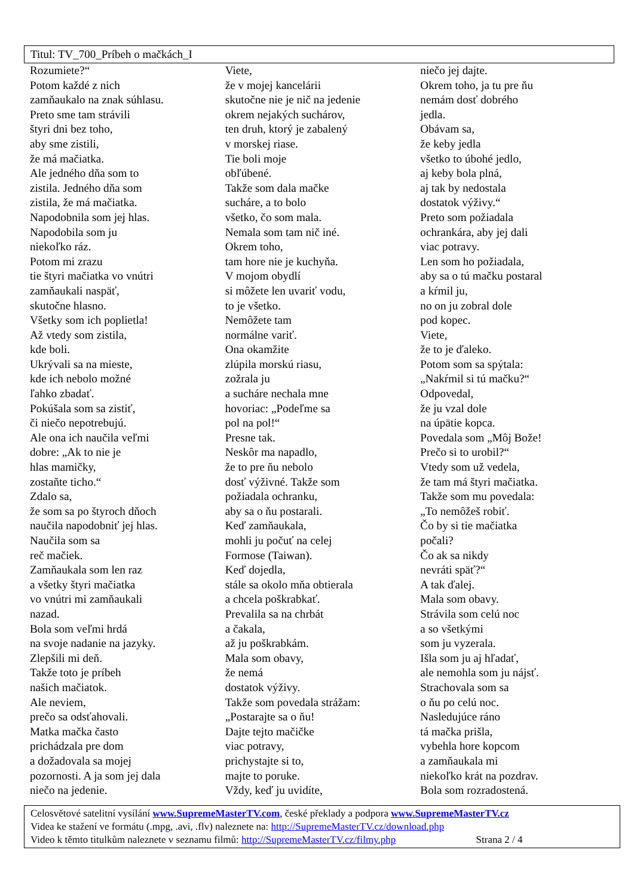Titul: TV_700_Príbeh o mačkách_I
Rozumiete?“
Potom každé z nich
zamňaukalo na znak súhlasu.
Preto sme tam strávili
štyri dni bez toho,
aby sme zistili,
že má mačiatka.
Ale jedného dňa som to
zistila. Jedného dňa som
zistila, že má mačiatka.
Napodobnila som jej hlas.
Napodobila som ju
niekoľko ráz.
Potom mi zrazu
tie štyri mačiatka vo vnútri
zamňaukali naspäť,
skutočne hlasno.
Všetky som ich poplietla!
Až vtedy som zistila,
kde boli.
Ukrývali sa na mieste,
kde ich nebolo možné
ľahko zbadať.
Pokúšala som sa zistiť,
či niečo nepotrebujú.
Ale ona ich naučila veľmi
dobre: „Ak to nie je
hlas mamičky,
zostaňte ticho.“
Zdalo sa,
že som sa po štyroch dňoch
naučila napodobniť jej hlas.
Naučila som sa
reč mačiek.
Zamňaukala som len raz
a všetky štyri mačiatka
vo vnútri mi zamňaukali
nazad.
Bola som veľmi hrdá
na svoje nadanie na jazyky.
Zlepšili mi deň.
Takže toto je príbeh
našich mačiatok.
Ale neviem,
prečo sa odsťahovali.
Matka mačka často
prichádzala pre dom
a dožadovala sa mojej
pozornosti. A ja som jej dala
niečo na jedenie.
Viete,
že v mojej kancelárii
skutočne nie je nič na jedenie
okrem nejakých suchárov,
ten druh, ktorý je zabalený
v morskej riase.
Tie boli moje
obľúbené.
Takže som dala mačke
sucháre, a to bolo
všetko, čo som mala.
Nemala som tam nič iné.
Okrem toho,
tam hore nie je kuchyňa.
V mojom obydlí
si môžete len uvariť vodu,
to je všetko.
Nemôžete tam
normálne variť.
Ona okamžite
zlúpila morskú riasu,
zožrala ju
a sucháre nechala mne
hovoriac: „Podeľme sa
pol na pol!“
Presne tak.
Neskôr ma napadlo,
že to pre ňu nebolo
dosť výživné. Takže som
požiadala ochranku,
aby sa o ňu postarali.
Keď zamňaukala,
mohli ju počuť na celej
Formose (Taiwan).
Keď dojedla,
stále sa okolo mňa obtierala
a chcela poškrabkať.
Prevalila sa na chrbát
a čakala,
až ju poškrabkám.
Mala som obavy,
že nemá
dostatok výživy.
Takže som povedala strážam:
„Postarajte sa o ňu!
Dajte tejto mačičke
viac potravy,
prichystajte si to,
majte to poruke.
Vždy, keď ju uvidíte,
niečo jej dajte.
Okrem toho, ja tu pre ňu
nemám dosť dobrého
jedla.
Obávam sa,
že keby jedla
všetko to úbohé jedlo,
aj keby bola plná,
aj tak by nedostala
dostatok výživy.“
Preto som požiadala
ochrankára, aby jej dali
viac potravy.
Len som ho požiadala,
aby sa o tú mačku postaral
a kŕmil ju,
no on ju zobral dole
pod kopec.
Viete,
že to je ďaleko.
Potom som sa spýtala:
„Nakŕmil si tú mačku?“
Odpovedal,
že ju vzal dole
na úpätie kopca.
Povedala som „Môj Bože!
Prečo si to urobil?“
Vtedy som už vedela,
že tam má štyri mačiatka.
Takže som mu povedala:
„To nemôžeš robiť.
Čo by si tie mačiatka
počali?
Čo ak sa nikdy
nevráti späť?“
A tak ďalej.
Mala som obavy.
Strávila som celú noc
a so všetkými
som ju vyzerala.
Išla som ju aj hľadať,
ale nemohla som ju nájsť.
Strachovala som sa
o ňu po celú noc.
Nasledujúce ráno
tá mačka prišla,
vybehla hore kopcom
a zamňaukala mi
niekoľko krát na pozdrav.
Bola som rozradostená.
Celosvětové satelitní vysílání www.SupremeMasterTV.com, české překlady a podpora www.SupremeMasterTV.cz
Videa ke stažení ve formátu (.mpg, .avi, .flv) naleznete na: http://SupremeMasterTV.cz/download.php
Video k těmto titulkům naleznete v seznamu filmů: http://SupremeMasterTV.cz/filmy.php Strana 2 / 4